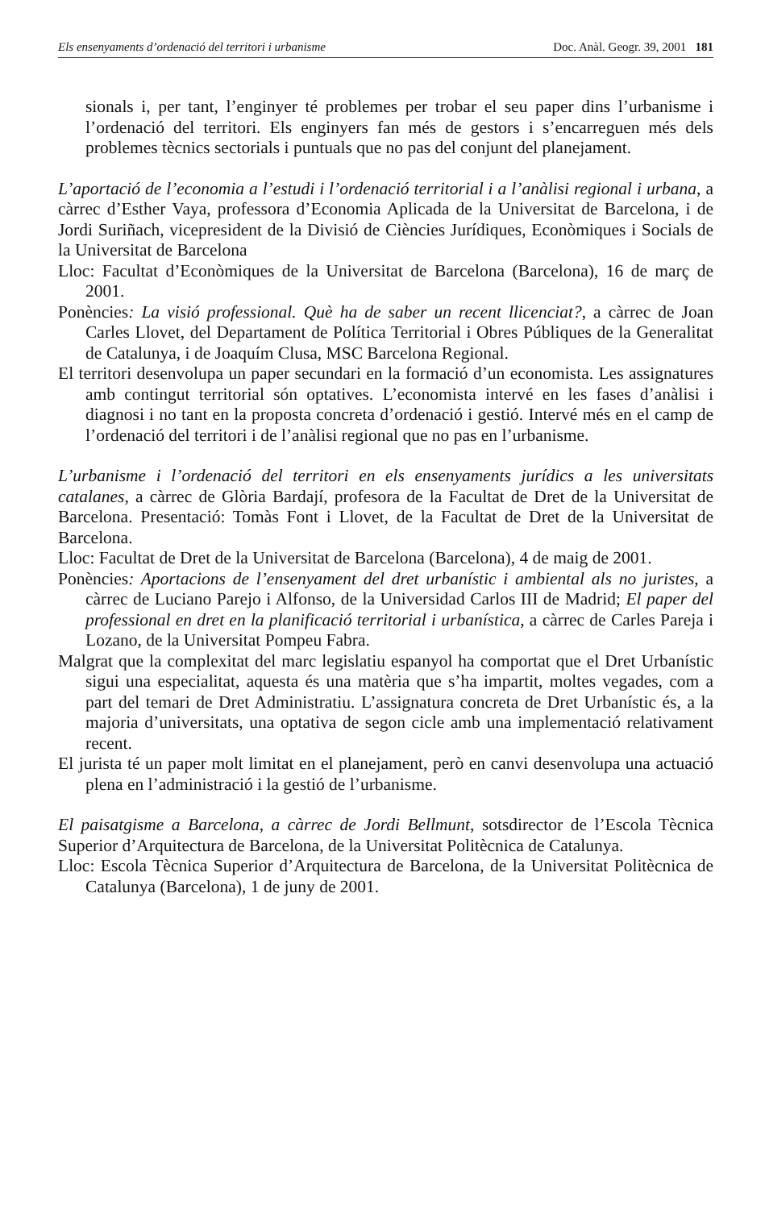Els ensenyaments d’ordenació del territori i urbanisme Doc. Anàl. Geogr. 39, 2001 181
sionals i, per tant, l’enginyer té problemes per trobar el seu paper dins l’urbanisme i l’ordenació del territori. Els enginyers fan més de gestors i s’encarreguen més dels problemes tècnics sectorials i puntuals que no pas del conjunt del planejament.
L’aportació de l’economia a l’estudi i l’ordenació territorial i a l’anàlisi regional i urbana, a càrrec d’Esther Vaya, professora d’Economia Aplicada de la Universitat de Barcelona, i de Jordi Suriñach, vicepresident de la Divisió de Ciències Jurídiques, Econòmiques i Socials de la Universitat de Barcelona
Lloc: Facultat d’Econòmiques de la Universitat de Barcelona (Barcelona), 16 de març de 2001.
Ponències: La visió professional. Què ha de saber un recent llicenciat?, a càrrec de Joan Carles Llovet, del Departament de Política Territorial i Obres Públiques de la Generalitat de Catalunya, i de Joaquím Clusa, MSC Barcelona Regional.
El territori desenvolupa un paper secundari en la formació d’un economista. Les assignatures amb contingut territorial són optatives. L’economista intervé en les fases d’anàlisi i diagnosi i no tant en la proposta concreta d’ordenació i gestió. Intervé més en el camp de l’ordenació del territori i de l’anàlisi regional que no pas en l’urbanisme.
L’urbanisme i l’ordenació del territori en els ensenyaments jurídics a les universitats catalanes, a càrrec de Glòria Bardají, profesora de la Facultat de Dret de la Universitat de Barcelona. Presentació: Tomàs Font i Llovet, de la Facultat de Dret de la Universitat de Barcelona.
Lloc: Facultat de Dret de la Universitat de Barcelona (Barcelona), 4 de maig de 2001.
Ponències: Aportacions de l’ensenyament del dret urbanístic i ambiental als no juristes, a càrrec de Luciano Parejo i Alfonso, de la Universidad Carlos III de Madrid; El paper del professional en dret en la planificació territorial i urbanística, a càrrec de Carles Pareja i Lozano, de la Universitat Pompeu Fabra.
Malgrat que la complexitat del marc legislatiu espanyol ha comportat que el Dret Urbanístic sigui una especialitat, aquesta és una matèria que s’ha impartit, moltes vegades, com a part del temari de Dret Administratiu. L’assignatura concreta de Dret Urbanístic és, a la majoria d’universitats, una optativa de segon cicle amb una implementació relativament recent.
El jurista té un paper molt limitat en el planejament, però en canvi desenvolupa una actuació plena en l’administració i la gestió de l’urbanisme.
El paisatgisme a Barcelona, a càrrec de Jordi Bellmunt, sotsdirector de l’Escola Tècnica Superior d’Arquitectura de Barcelona, de la Universitat Politècnica de Catalunya.
Lloc: Escola Tècnica Superior d’Arquitectura de Barcelona, de la Universitat Politècnica de Catalunya (Barcelona), 1 de juny de 2001.